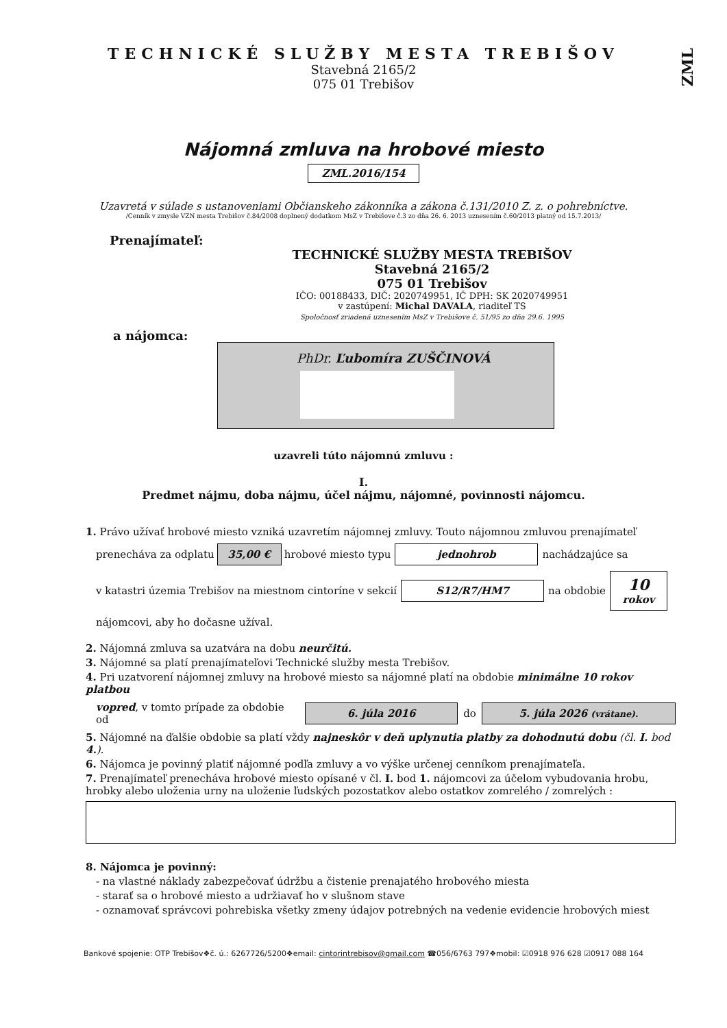ZML
TECHNICKÉ SLUŽBY MESTA TREBIŠOV
Stavebná 2165/2
075 01 Trebišov
Nájomná zmluva na hrobové miesto
ZML.2016/154
Uzavretá v súlade s ustanoveniami Občianskeho zákonníka a zákona č.131/2010 Z. z. o pohrebníctve.
/Cenník v zmysle VZN mesta Trebišov č.84/2008 doplnený dodatkom MsZ v Trebišove č.3 zo dňa 26. 6. 2013 uznesením č.60/2013 platný od 15.7.2013/
Prenajímateľ:
TECHNICKÉ SLUŽBY MESTA TREBIŠOV
Stavebná 2165/2
075 01 Trebišov
IČO: 00188433, DIČ: 2020749951, IČ DPH: SK 2020749951
v zastúpení: Michal DAVALA, riaditeľ TS
Spoločnosť zriadená uznesením MsZ v Trebišove č. 51/95 zo dňa 29.6. 1995
a nájomca:
PhDr. Ľubomíra ZUŠČINOVÁ
uzavreli túto nájomnú zmluvu :
I.
Predmet nájmu, doba nájmu, účel nájmu, nájomné, povinnosti nájomcu.
1. Právo užívať hrobové miesto vzniká uzavretím nájomnej zmluvy. Touto nájomnou zmluvou prenajímateľ
prenecháva za odplatu 35,00 € hrobové miesto typu jednohrob nachádzajúce sa
v katastri územia Trebišov na miestnom cintoríne v sekcií S12/R7/HM7 na obdobie 10
rokov
nájomcovi, aby ho dočasne užíval.
2. Nájomná zmluva sa uzatvára na dobu neurčitú.
3. Nájomné sa platí prenajímateľovi Technické služby mesta Trebišov.
4. Pri uzatvorení nájomnej zmluvy na hrobové miesto sa nájomné platí na obdobie minimálne 10 rokov platbou
vopred, v tomto prípade za obdobie od 6. júla 2016 do 5. júla 2026 (vrátane).
5. Nájomné na ďalšie obdobie sa platí vždy najneskôr v deň uplynutia platby za dohodnutú dobu (čl. I. bod 4.).
6. Nájomca je povinný platiť nájomné podľa zmluvy a vo výške určenej cenníkom prenajímateľa.
7. Prenajímateľ prenecháva hrobové miesto opísané v čl. I. bod 1. nájomcovi za účelom vybudovania hrobu, hrobky alebo uloženia urny na uloženie ľudských pozostatkov alebo ostatkov zomrelého / zomrelých :
8. Nájomca je povinný:
- na vlastné náklady zabezpečovať údržbu a čistenie prenajatého hrobového miesta
- starať sa o hrobové miesto a udržiavať ho v slušnom stave
- oznamovať správcovi pohrebiska všetky zmeny údajov potrebných na vedenie evidencie hrobových miest
Bankové spojenie: OTP Trebišov❖č. ú.: 6267726/5200❖email: cintorintrebisov@gmail.com ☎056/6763 797❖mobil: ☑0918 976 628 ☑0917 088 164